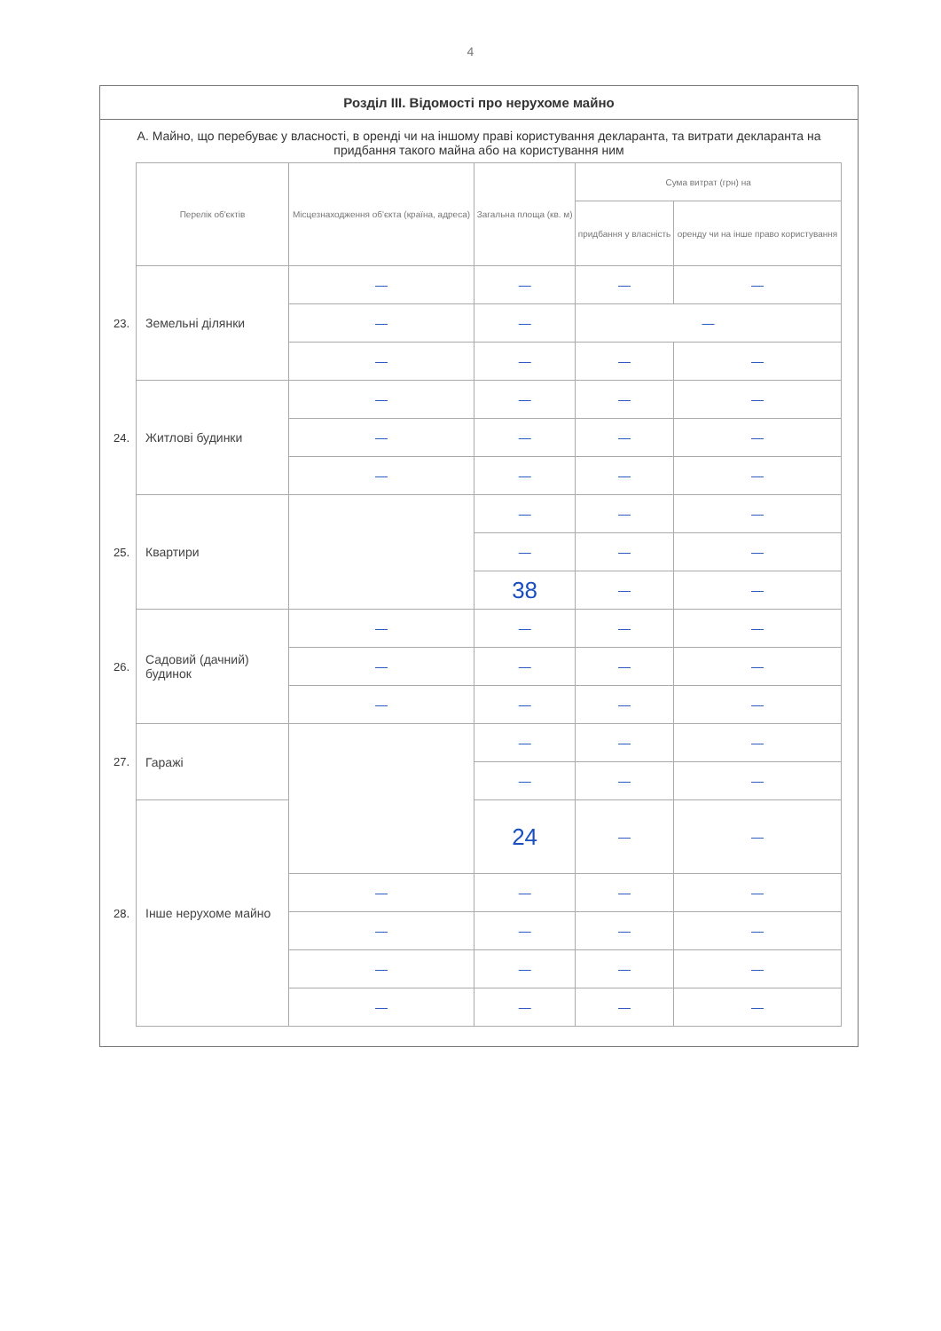4
Розділ III. Відомості про нерухоме майно
А. Майно, що перебуває у власності, в оренді чи на іншому праві користування декларанта, та витрати декларанта на придбання такого майна або на користування ним
| | Перелік об'єктів | Місцезнаходження об'єкта (країна, адреса) | Загальна площа (кв. м) | Сума витрат (грн) на | |
| --- | --- | --- | --- | --- | --- |
| | | | | придбання у власність | оренду чи на інше право користування |
| 23. | Земельні ділянки | — | — | — | — |
| | | — | — | — | |
| | | — | — | — | — |
| 24. | Житлові будинки | — | — | — | — |
| | | — | — | — | — |
| | | — | — | — | — |
| 25. | Квартири | | — | — | — |
| | | | — | — | — |
| | | | 38 | — | — |
| 26. | Садовий (дачний) будинок | — | — | — | — |
| | | — | — | — | — |
| | | — | — | — | — |
| 27. | Гаражі | | — | — | — |
| | | | — | — | — |
| | | | 24 | — | — |
| 28. | Інше нерухоме майно | | | | |
| | | — | — | — | — |
| | | — | — | — | — |
| | | — | — | — | — |
| | | — | — | — | — |